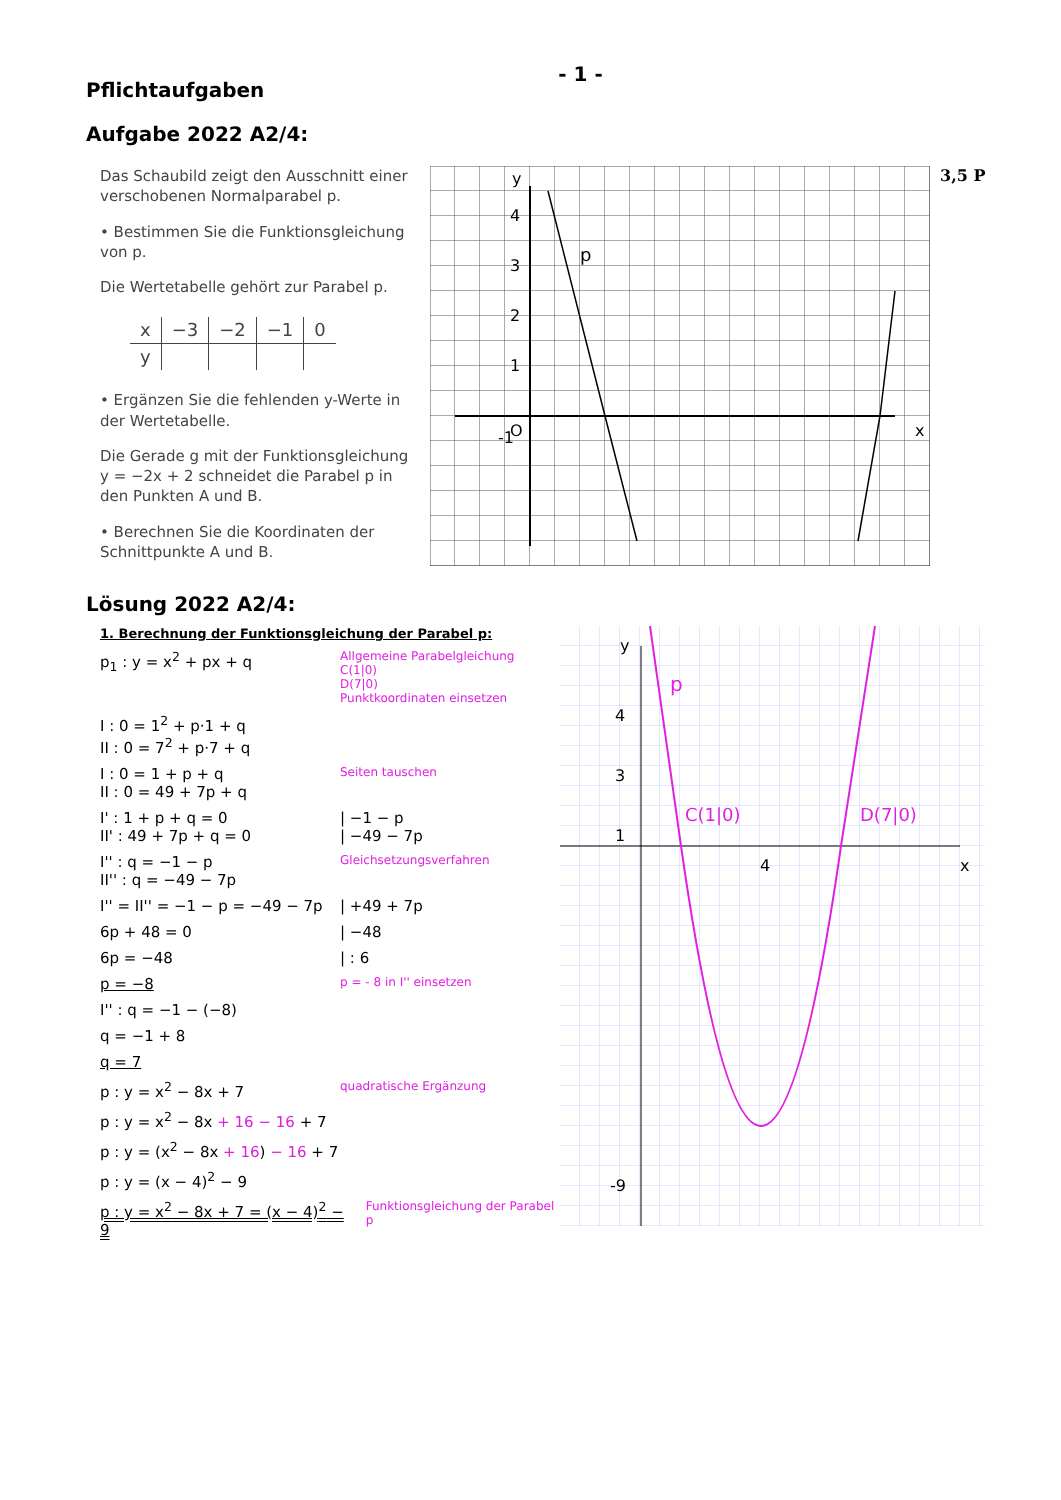- 1 -
Pflichtaufgaben
Aufgabe 2022 A2/4:
Das Schaubild zeigt den Ausschnitt einer verschobenen Normalparabel p.
• Bestimmen Sie die Funktionsgleichung von p.
Die Wertetabelle gehört zur Parabel p.
| x | −3 | −2 | −1 | 0 |
| y | | | | |
• Ergänzen Sie die fehlenden y-Werte in der Wertetabelle.
Die Gerade g mit der Funktionsgleichung y = −2x + 2 schneidet die Parabel p in den Punkten A und B.
• Berechnen Sie die Koordinaten der Schnittpunkte A und B.
y
x
p
4
3
2
1
O
-1
3,5 P
Lösung 2022 A2/4:
1. Berechnung der Funktionsgleichung der Parabel p:
p<sub>1</sub> : y = x<sup>2</sup> + px + q Allgemeine Parabelgleichung
C(1|0)
D(7|0)
Punktkoordinaten einsetzen
I : 0 = 1<sup>2</sup> + p·1 + q
II : 0 = 7<sup>2</sup> + p·7 + q
I : 0 = 1 + p + q
II : 0 = 49 + 7p + q Seiten tauschen
I' : 1 + p + q = 0
II' : 49 + 7p + q = 0 | −1 − p
| −49 − 7p
I'' : q = −1 − p
II'' : q = −49 − 7p Gleichsetzungsverfahren
I'' = II'' = −1 − p = −49 − 7p | +49 + 7p
6p + 48 = 0 | −48
6p = −48 | : 6
p = −8 p = - 8 in I'' einsetzen
I'' : q = −1 − (−8)
q = −1 + 8
q = 7
p : y = x<sup>2</sup> − 8x + 7 quadratische Ergänzung
p : y = x<sup>2</sup> − 8x + 16 − 16 + 7
p : y = (x<sup>2</sup> − 8x + 16) − 16 + 7
p : y = (x − 4)<sup>2</sup> − 9
p : y = x<sup>2</sup> − 8x + 7 = (x − 4)<sup>2</sup> − 9 Funktionsgleichung der Parabel p
y
x
p
C(1|0)
D(7|0)
4
3
1
4
-9